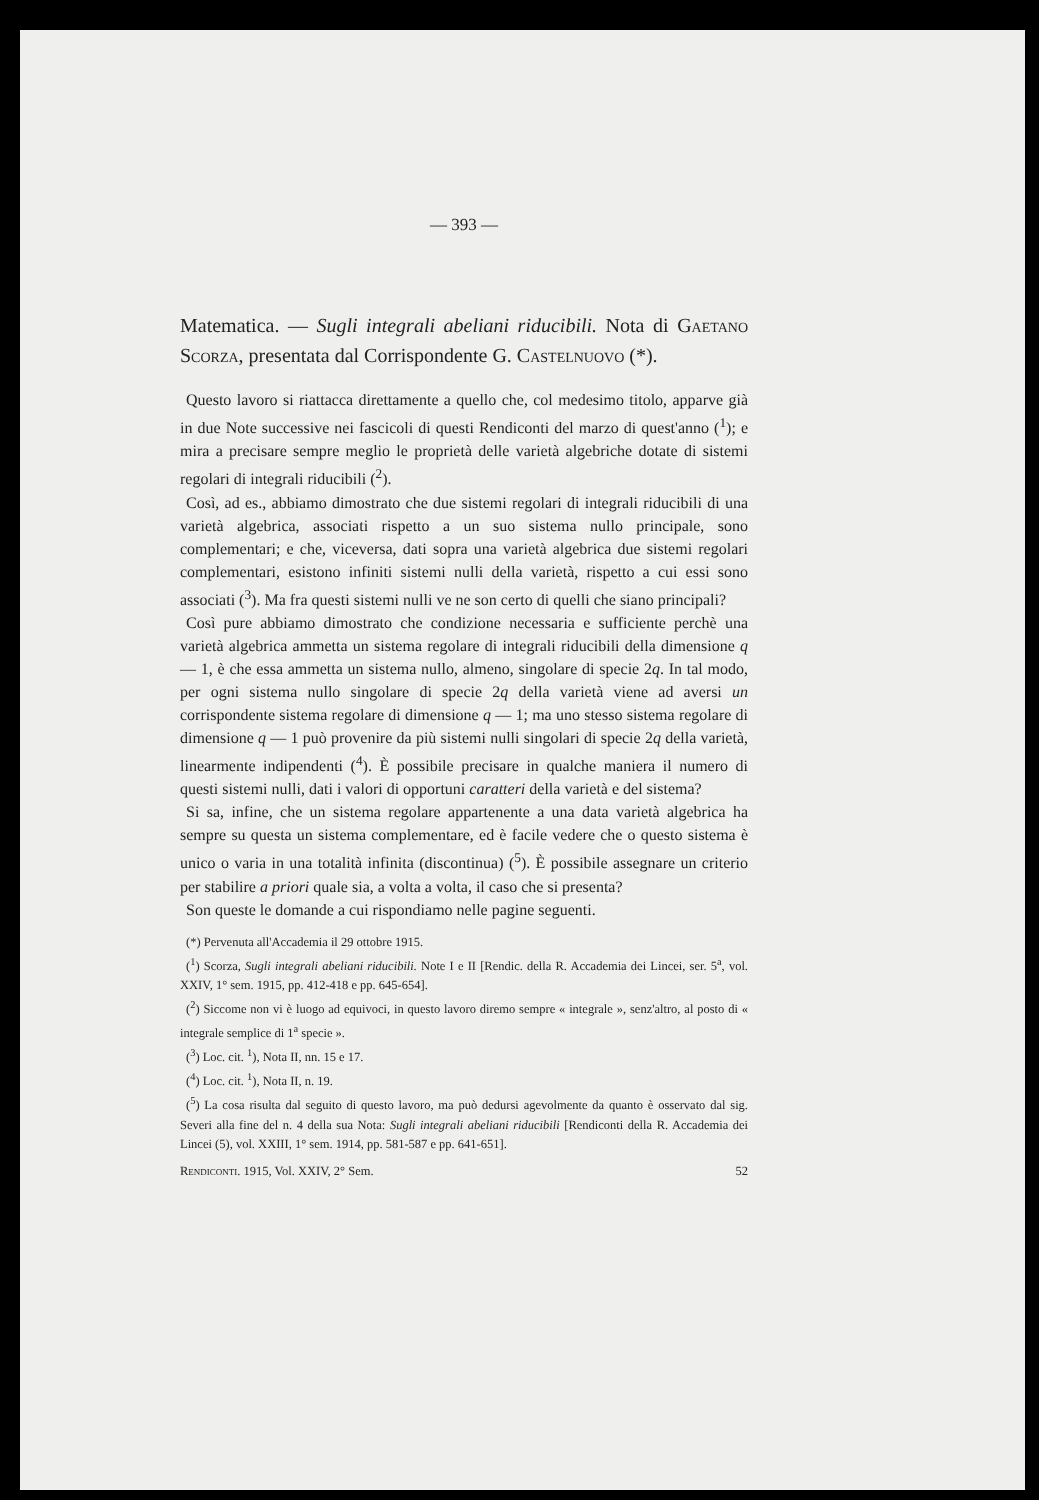— 393 —
Matematica. — Sugli integrali abeliani riducibili. Nota di Gaetano Scorza, presentata dal Corrispondente G. Castelnuovo (*).
Questo lavoro si riattacca direttamente a quello che, col medesimo titolo, apparve già in due Note successive nei fascicoli di questi Rendiconti del marzo di quest'anno (<sup>1</sup>); e mira a precisare sempre meglio le proprietà delle varietà algebriche dotate di sistemi regolari di integrali riducibili (<sup>2</sup>).
Così, ad es., abbiamo dimostrato che due sistemi regolari di integrali riducibili di una varietà algebrica, associati rispetto a un suo sistema nullo principale, sono complementari; e che, viceversa, dati sopra una varietà algebrica due sistemi regolari complementari, esistono infiniti sistemi nulli della varietà, rispetto a cui essi sono associati (<sup>3</sup>). Ma fra questi sistemi nulli ve ne son certo di quelli che siano principali?
Così pure abbiamo dimostrato che condizione necessaria e sufficiente perchè una varietà algebrica ammetta un sistema regolare di integrali riducibili della dimensione q — 1, è che essa ammetta un sistema nullo, almeno, singolare di specie 2q. In tal modo, per ogni sistema nullo singolare di specie 2q della varietà viene ad aversi un corrispondente sistema regolare di dimensione q — 1; ma uno stesso sistema regolare di dimensione q — 1 può provenire da più sistemi nulli singolari di specie 2q della varietà, linearmente indipendenti (<sup>4</sup>). È possibile precisare in qualche maniera il numero di questi sistemi nulli, dati i valori di opportuni caratteri della varietà e del sistema?
Si sa, infine, che un sistema regolare appartenente a una data varietà algebrica ha sempre su questa un sistema complementare, ed è facile vedere che o questo sistema è unico o varia in una totalità infinita (discontinua) (<sup>5</sup>). È possibile assegnare un criterio per stabilire a priori quale sia, a volta a volta, il caso che si presenta?
Son queste le domande a cui rispondiamo nelle pagine seguenti.
(*) Pervenuta all'Accademia il 29 ottobre 1915.
(<sup>1</sup>) Scorza, Sugli integrali abeliani riducibili. Note I e II [Rendic. della R. Accademia dei Lincei, ser. 5<sup>a</sup>, vol. XXIV, 1° sem. 1915, pp. 412-418 e pp. 645-654].
(<sup>2</sup>) Siccome non vi è luogo ad equivoci, in questo lavoro diremo sempre « integrale », senz'altro, al posto di « integrale semplice di 1<sup>a</sup> specie ».
(<sup>3</sup>) Loc. cit. <sup>1</sup>), Nota II, nn. 15 e 17.
(<sup>4</sup>) Loc. cit. <sup>1</sup>), Nota II, n. 19.
(<sup>5</sup>) La cosa risulta dal seguito di questo lavoro, ma può dedursi agevolmente da quanto è osservato dal sig. Severi alla fine del n. 4 della sua Nota: Sugli integrali abeliani riducibili [Rendiconti della R. Accademia dei Lincei (5), vol. XXIII, 1° sem. 1914, pp. 581-587 e pp. 641-651].
Rendiconti. 1915, Vol. XXIV, 2° Sem. 52